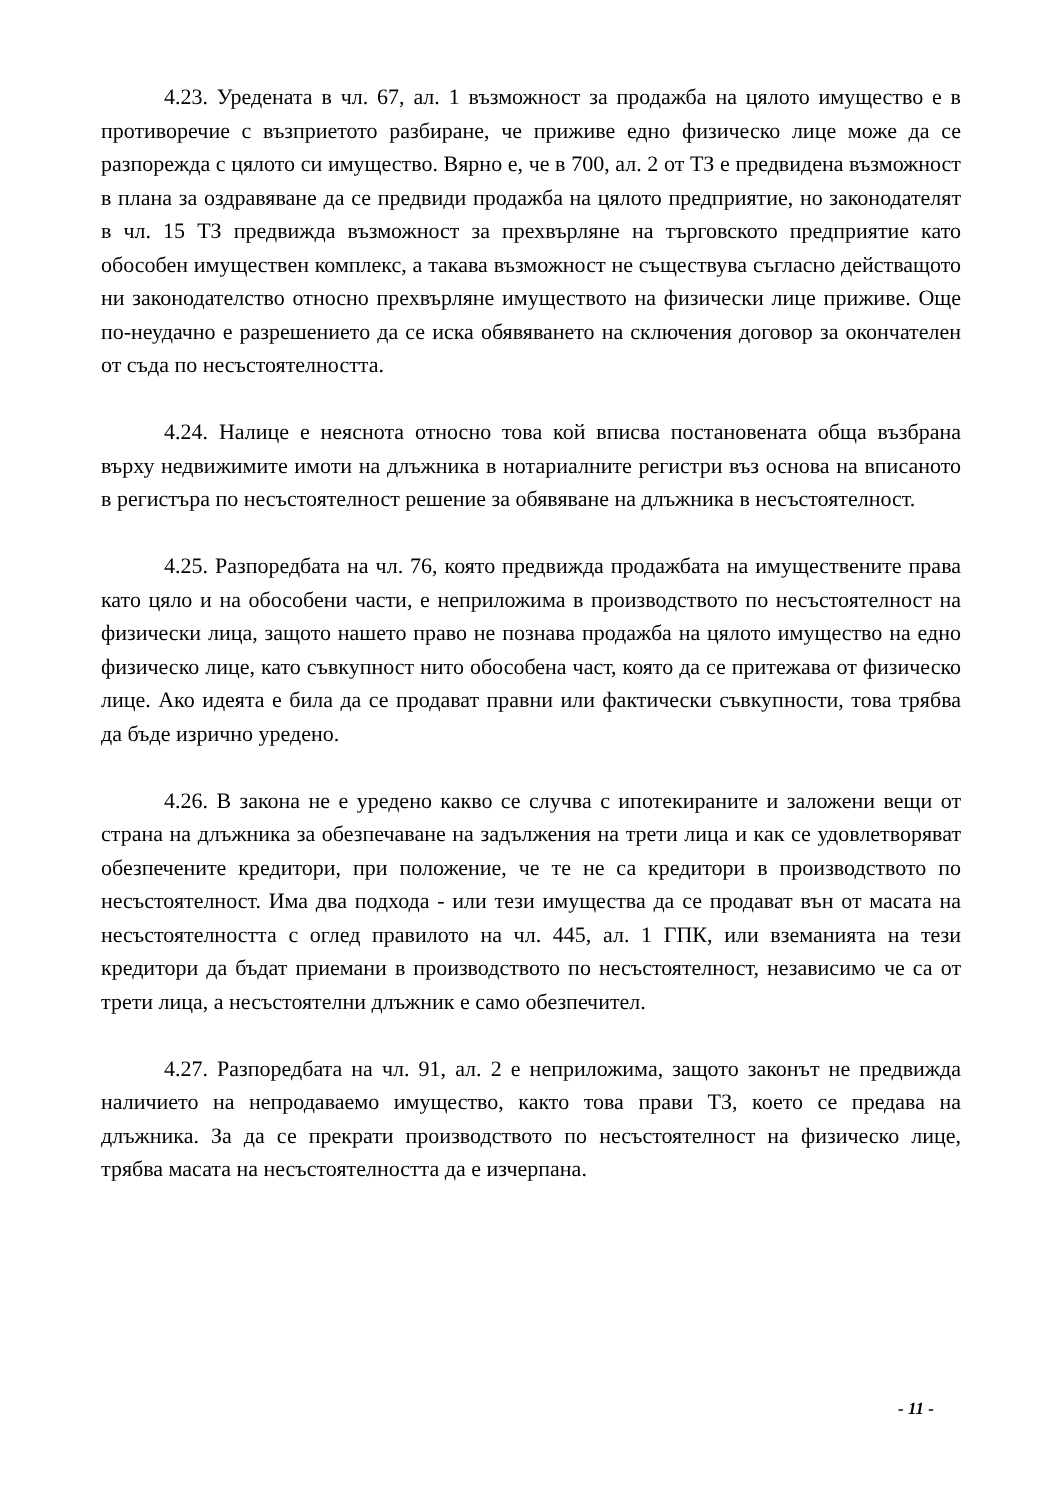4.23. Уредената в чл. 67, ал. 1 възможност за продажба на цялото имущество е в противоречие с възприетото разбиране, че приживе едно физическо лице може да се разпорежда с цялото си имущество. Вярно е, че в 700, ал. 2 от ТЗ е предвидена възможност в плана за оздравяване да се предвиди продажба на цялото предприятие, но законодателят в чл. 15 ТЗ предвижда възможност за прехвърляне на търговското предприятие като обособен имуществен комплекс, а такава възможност не съществува съгласно действащото ни законодателство относно прехвърляне имуществото на физически лице приживе. Още по-неудачно е разрешението да се иска обявяването на сключения договор за окончателен от съда по несъстоятелността.
4.24. Налице е неяснота относно това кой вписва постановената обща възбрана върху недвижимите имоти на длъжника в нотариалните регистри въз основа на вписаното в регистъра по несъстоятелност решение за обявяване на длъжника в несъстоятелност.
4.25. Разпоредбата на чл. 76, която предвижда продажбата на имуществените права като цяло и на обособени части, е неприложима в производството по несъстоятелност на физически лица, защото нашето право не познава продажба на цялото имущество на едно физическо лице, като съвкупност нито обособена част, която да се притежава от физическо лице. Ако идеята е била да се продават правни или фактически съвкупности, това трябва да бъде изрично уредено.
4.26. В закона не е уредено какво се случва с ипотекираните и заложени вещи от страна на длъжника за обезпечаване на задължения на трети лица и как се удовлетворяват обезпечените кредитори, при положение, че те не са кредитори в производството по несъстоятелност. Има два подхода - или тези имущества да се продават вън от масата на несъстоятелността с оглед правилото на чл. 445, ал. 1 ГПК, или вземанията на тези кредитори да бъдат приемани в производството по несъстоятелност, независимо че са от трети лица, а несъстоятелни длъжник е само обезпечител.
4.27. Разпоредбата на чл. 91, ал. 2 е неприложима, защото законът не предвижда наличието на непродаваемо имущество, както това прави ТЗ, което се предава на длъжника. За да се прекрати производството по несъстоятелност на физическо лице, трябва масата на несъстоятелността да е изчерпана.
- 11 -